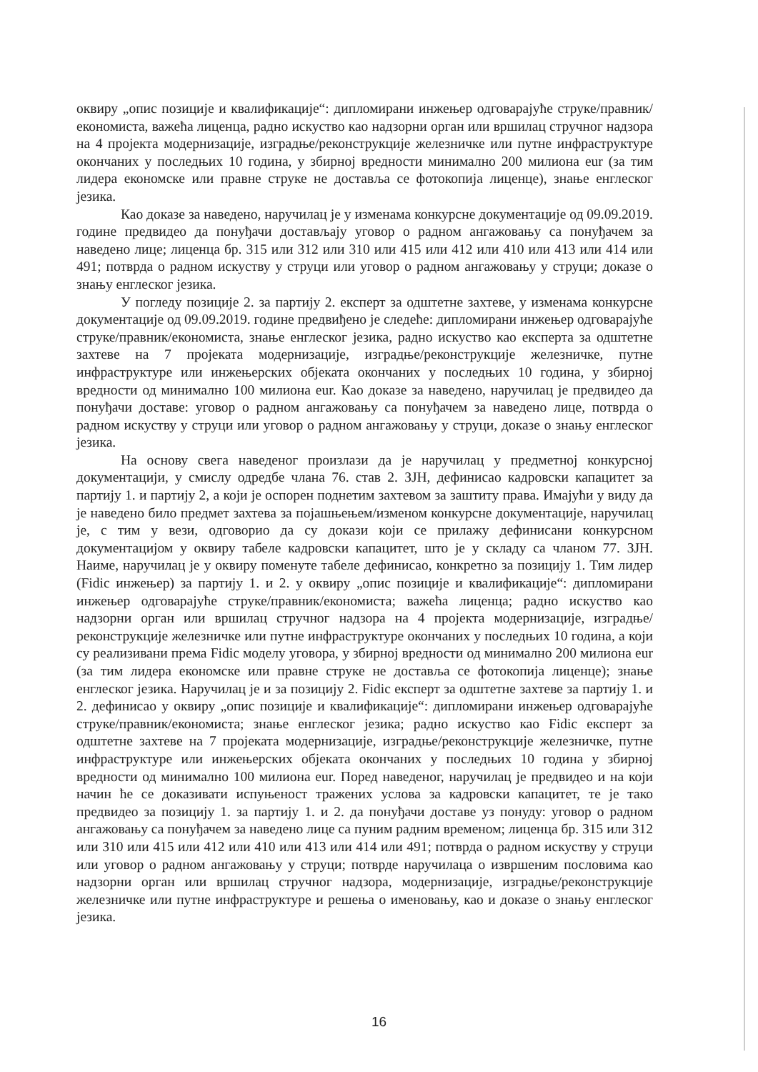оквиру „опис позиције и квалификације“: дипломирани инжењер одговарајуће струке/правник/економиста, важећа лиценца, радно искуство као надзорни орган или вршилац стручног надзора на 4 пројекта модернизације, изградње/реконструкције железничке или путне инфраструктуре окончаних у последњих 10 година, у збирној вредности минимално 200 милиона eur (за тим лидера економске или правне струке не доставља се фотокопија лиценце), знање енглеског језика.
Као доказе за наведено, наручилац је у изменама конкурсне документације од 09.09.2019. године предвидео да понуђачи достављају уговор о радном ангажовању са понуђачем за наведено лице; лиценца бр. 315 или 312 или 310 или 415 или 412 или 410 или 413 или 414 или 491; потврда о радном искуству у струци или уговор о радном ангажовању у струци; доказе о знању енглеског језика.
У погледу позиције 2. за партију 2. експерт за одштетне захтеве, у изменама конкурсне документације од 09.09.2019. године предвиђено је следеће: дипломирани инжењер одговарајуће струке/правник/економиста, знање енглеског језика, радно искуство као експерта за одштетне захтеве на 7 пројеката модернизације, изградње/реконструкције железничке, путне инфраструктуре или инжењерских објеката окончаних у последњих 10 година, у збирној вредности од минимално 100 милиона eur. Као доказе за наведено, наручилац је предвидео да понуђачи доставе: уговор о радном ангажовању са понуђачем за наведено лице, потврда о радном искуству у струци или уговор о радном ангажовању у струци, доказе о знању енглеског језика.
На основу свега наведеног произлази да је наручилац у предметној конкурсној документацији, у смислу одредбе члана 76. став 2. ЗЈН, дефинисао кадровски капацитет за партију 1. и партију 2, а који је оспорен поднетим захтевом за заштиту права. Имајући у виду да је наведено било предмет захтева за појашњењем/изменом конкурсне документације, наручилац је, с тим у вези, одговорио да су докази који се прилажу дефинисани конкурсном документацијом у оквиру табеле кадровски капацитет, што је у складу са чланом 77. ЗЈН. Наиме, наручилац је у оквиру поменуте табеле дефинисао, конкретно за позицију 1. Тим лидер (Fidic инжењер) за партију 1. и 2. у оквиру „опис позиције и квалификације“: дипломирани инжењер одговарајуће струке/правник/економиста; важећа лиценца; радно искуство као надзорни орган или вршилац стручног надзора на 4 пројекта модернизације, изградње/реконструкције железничке или путне инфраструктуре окончаних у последњих 10 година, а који су реализивани према Fidic моделу уговора, у збирној вредности од минимално 200 милиона eur (за тим лидера економске или правне струке не доставља се фотокопија лиценце); знање енглеског језика. Наручилац је и за позицију 2. Fidic експерт за одштетне захтеве за партију 1. и 2. дефинисао у оквиру „опис позиције и квалификације“: дипломирани инжењер одговарајуће струке/правник/економиста; знање енглеског језика; радно искуство као Fidic експерт за одштетне захтеве на 7 пројеката модернизације, изградње/реконструкције железничке, путне инфраструктуре или инжењерских објеката окончаних у последњих 10 година у збирној вредности од минимално 100 милиона eur. Поред наведеног, наручилац је предвидео и на који начин ће се доказивати испуњеност тражених услова за кадровски капацитет, те је тако предвидео за позицију 1. за партију 1. и 2. да понуђачи доставе уз понуду: уговор о радном ангажовању са понуђачем за наведено лице са пуним радним временом; лиценца бр. 315 или 312 или 310 или 415 или 412 или 410 или 413 или 414 или 491; потврда о радном искуству у струци или уговор о радном ангажовању у струци; потврде наручилаца о извршеним пословима као надзорни орган или вршилац стручног надзора, модернизације, изградње/реконструкције железничке или путне инфраструктуре и решења о именовању, као и доказе о знању енглеског језика.
16